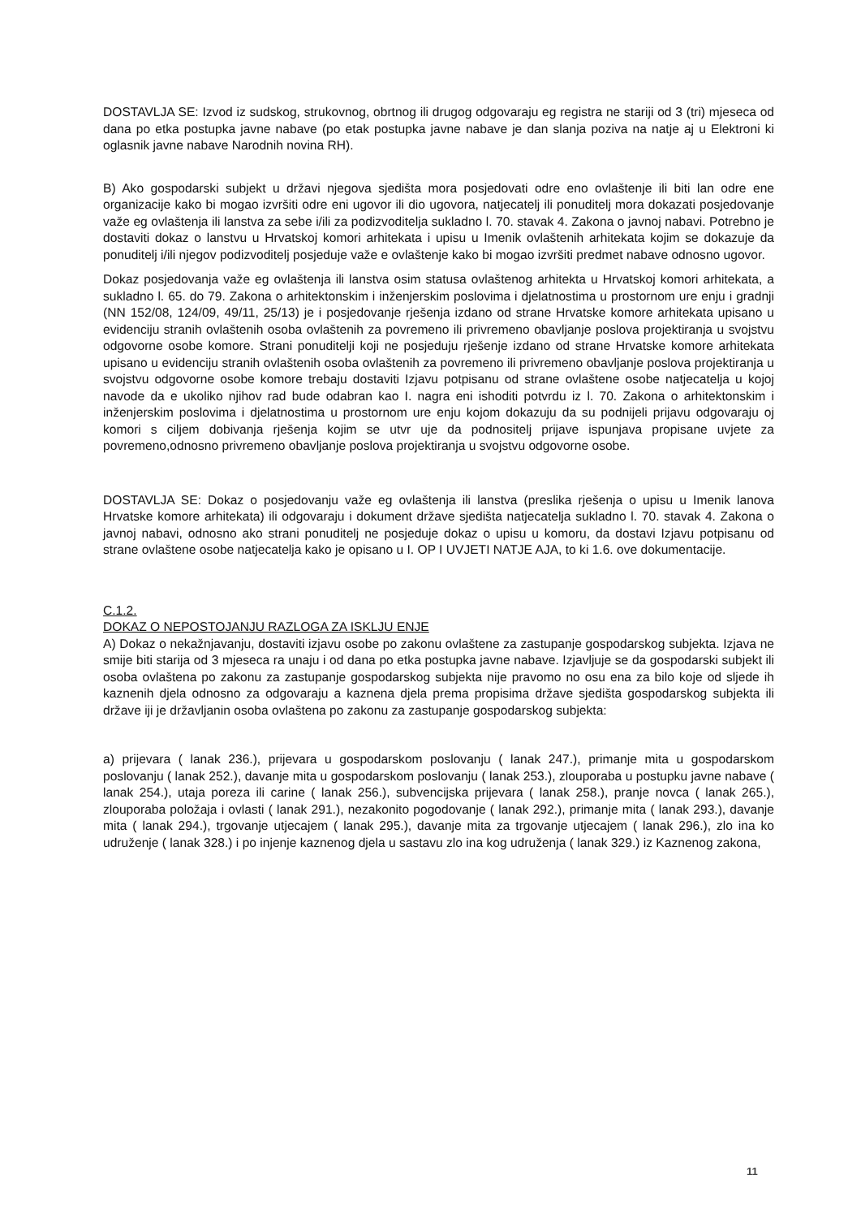DOSTAVLJA SE: Izvod iz sudskog, strukovnog, obrtnog ili drugog odgovaraju eg registra ne stariji od 3 (tri) mjeseca od dana po etka postupka javne nabave (po etak postupka javne nabave je dan slanja poziva na natje aj u Elektroni ki oglasnik javne nabave Narodnih novina RH).
B) Ako gospodarski subjekt u državi njegova sjedišta mora posjedovati odre eno ovlaštenje ili biti lan odre ene organizacije kako bi mogao izvršiti odre eni ugovor ili dio ugovora, natjecatelj ili ponuditelj mora dokazati posjedovanje važe eg ovlaštenja ili lanstva za sebe i/ili za podizvoditelja sukladno l. 70. stavak 4. Zakona o javnoj nabavi. Potrebno je dostaviti dokaz o lanstvu u Hrvatskoj komori arhitekata i upisu u Imenik ovlaštenih arhitekata kojim se dokazuje da ponuditelj i/ili njegov podizvoditelj posjeduje važe e ovlaštenje kako bi mogao izvršiti predmet nabave odnosno ugovor.
Dokaz posjedovanja važe eg ovlaštenja ili lanstva osim statusa ovlaštenog arhitekta u Hrvatskoj komori arhitekata, a sukladno l. 65. do 79. Zakona o arhitektonskim i inženjerskim poslovima i djelatnostima u prostornom ure enju i gradnji (NN 152/08, 124/09, 49/11, 25/13) je i posjedovanje rješenja izdano od strane Hrvatske komore arhitekata upisano u evidenciju stranih ovlaštenih osoba ovlaštenih za povremeno ili privremeno obavljanje poslova projektiranja u svojstvu odgovorne osobe komore. Strani ponuditelji koji ne posjeduju rješenje izdano od strane Hrvatske komore arhitekata upisano u evidenciju stranih ovlaštenih osoba ovlaštenih za povremeno ili privremeno obavljanje poslova projektiranja u svojstvu odgovorne osobe komore trebaju dostaviti Izjavu potpisanu od strane ovlaštene osobe natjecatelja u kojoj navode da e ukoliko njihov rad bude odabran kao I. nagra eni ishoditi potvrdu iz l. 70. Zakona o arhitektonskim i inženjerskim poslovima i djelatnostima u prostornom ure enju kojom dokazuju da su podnijeli prijavu odgovaraju oj komori s ciljem dobivanja rješenja kojim se utvr uje da podnositelj prijave ispunjava propisane uvjete za povremeno,odnosno privremeno obavljanje poslova projektiranja u svojstvu odgovorne osobe.
DOSTAVLJA SE: Dokaz o posjedovanju važe eg ovlaštenja ili lanstva (preslika rješenja o upisu u Imenik lanova Hrvatske komore arhitekata) ili odgovaraju i dokument države sjedišta natjecatelja sukladno l. 70. stavak 4. Zakona o javnoj nabavi, odnosno ako strani ponuditelj ne posjeduje dokaz o upisu u komoru, da dostavi Izjavu potpisanu od strane ovlaštene osobe natjecatelja kako je opisano u I. OP I UVJETI NATJE AJA, to ki 1.6. ove dokumentacije.
C.1.2.
DOKAZ O NEPOSTOJANJU RAZLOGA ZA ISKLJU ENJE
A) Dokaz o nekažnjavanju, dostaviti izjavu osobe po zakonu ovlaštene za zastupanje gospodarskog subjekta. Izjava ne smije biti starija od 3 mjeseca ra unaju i od dana po etka postupka javne nabave. Izjavljuje se da gospodarski subjekt ili osoba ovlaštena po zakonu za zastupanje gospodarskog subjekta nije pravomo no osu ena za bilo koje od sljede ih kaznenih djela odnosno za odgovaraju a kaznena djela prema propisima države sjedišta gospodarskog subjekta ili države iji je državljanin osoba ovlaštena po zakonu za zastupanje gospodarskog subjekta:
a) prijevara ( lanak 236.), prijevara u gospodarskom poslovanju ( lanak 247.), primanje mita u gospodarskom poslovanju ( lanak 252.), davanje mita u gospodarskom poslovanju ( lanak 253.), zlouporaba u postupku javne nabave ( lanak 254.), utaja poreza ili carine ( lanak 256.), subvencijska prijevara ( lanak 258.), pranje novca ( lanak 265.), zlouporaba položaja i ovlasti ( lanak 291.), nezakonito pogodovanje ( lanak 292.), primanje mita ( lanak 293.), davanje mita ( lanak 294.), trgovanje utjecajem ( lanak 295.), davanje mita za trgovanje utjecajem ( lanak 296.), zlo ina ko udruženje ( lanak 328.) i po injenje kaznenog djela u sastavu zlo ina kog udruženja ( lanak 329.) iz Kaznenog zakona,
11